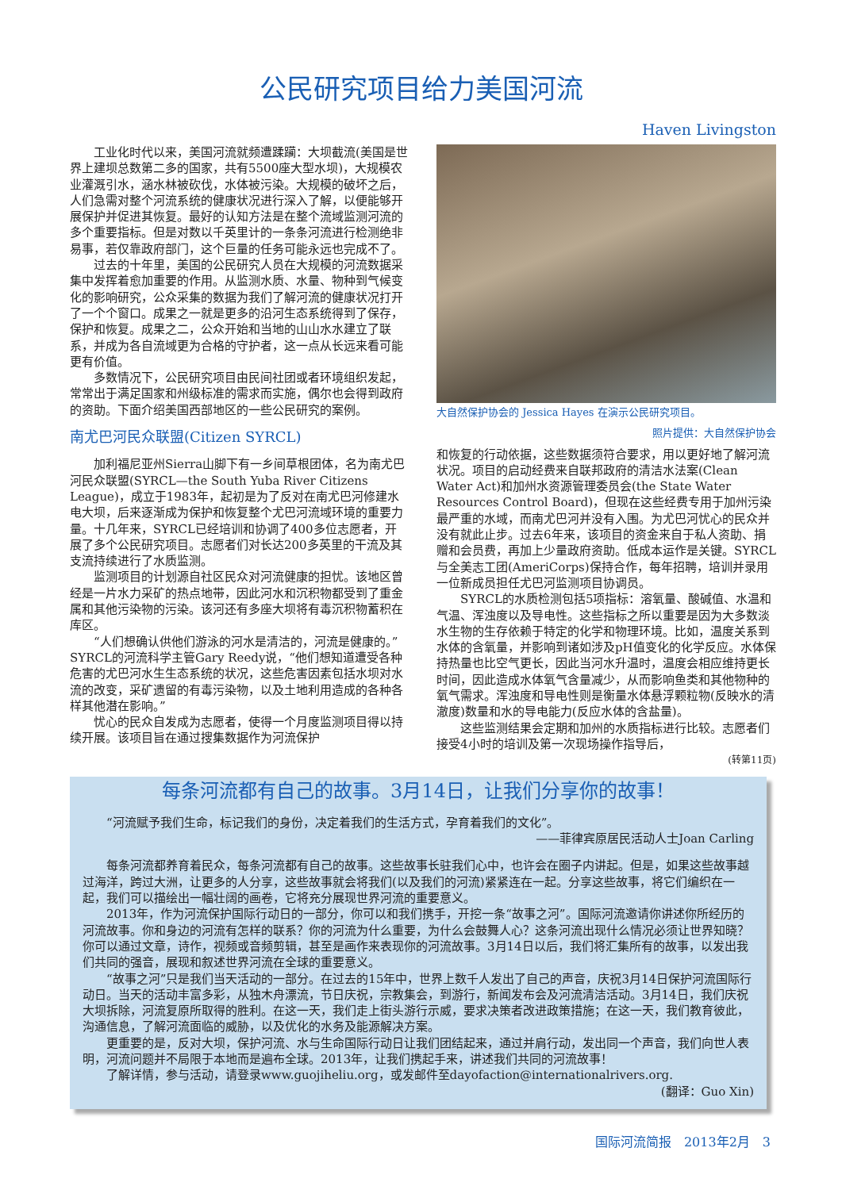公民研究项目给力美国河流
Haven Livingston
工业化时代以来，美国河流就频遭蹂躏：大坝截流(美国是世界上建坝总数第二多的国家，共有5500座大型水坝)，大规模农业灌溉引水，涵水林被砍伐，水体被污染。大规模的破坏之后，人们急需对整个河流系统的健康状况进行深入了解，以便能够开展保护并促进其恢复。最好的认知方法是在整个流域监测河流的多个重要指标。但是对数以千英里计的一条条河流进行检测绝非易事，若仅靠政府部门，这个巨量的任务可能永远也完成不了。
过去的十年里，美国的公民研究人员在大规模的河流数据采集中发挥着愈加重要的作用。从监测水质、水量、物种到气候变化的影响研究，公众采集的数据为我们了解河流的健康状况打开了一个个窗口。成果之一就是更多的沿河生态系统得到了保存，保护和恢复。成果之二，公众开始和当地的山山水水建立了联系，并成为各自流域更为合格的守护者，这一点从长远来看可能更有价值。
多数情况下，公民研究项目由民间社团或者环境组织发起，常常出于满足国家和州级标准的需求而实施，偶尔也会得到政府的资助。下面介绍美国西部地区的一些公民研究的案例。
南尤巴河民众联盟(Citizen SYRCL)
加利福尼亚州Sierra山脚下有一乡间草根团体，名为南尤巴河民众联盟(SYRCL—the South Yuba River Citizens League)，成立于1983年，起初是为了反对在南尤巴河修建水电大坝，后来逐渐成为保护和恢复整个尤巴河流域环境的重要力量。十几年来，SYRCL已经培训和协调了400多位志愿者，开展了多个公民研究项目。志愿者们对长达200多英里的干流及其支流持续进行了水质监测。
监测项目的计划源自社区民众对河流健康的担忧。该地区曾经是一片水力采矿的热点地带，因此河水和沉积物都受到了重金属和其他污染物的污染。该河还有多座大坝将有毒沉积物蓄积在库区。
“人们想确认供他们游泳的河水是清洁的，河流是健康的。”SYRCL的河流科学主管Gary Reedy说，“他们想知道遭受各种危害的尤巴河水生生态系统的状况，这些危害因素包括水坝对水流的改变，采矿遗留的有毒污染物，以及土地利用造成的各种各样其他潜在影响。”
忧心的民众自发成为志愿者，使得一个月度监测项目得以持续开展。该项目旨在通过搜集数据作为河流保护
大自然保护协会的 Jessica Hayes 在演示公民研究项目。
照片提供：大自然保护协会
和恢复的行动依据，这些数据须符合要求，用以更好地了解河流状况。项目的启动经费来自联邦政府的清洁水法案(Clean Water Act)和加州水资源管理委员会(the State Water Resources Control Board)，但现在这些经费专用于加州污染最严重的水域，而南尤巴河并没有入围。为尤巴河忧心的民众并没有就此止步。过去6年来，该项目的资金来自于私人资助、捐赠和会员费，再加上少量政府资助。低成本运作是关键。SYRCL与全美志工团(AmeriCorps)保持合作，每年招聘，培训并录用一位新成员担任尤巴河监测项目协调员。
SYRCL的水质检测包括5项指标：溶氧量、酸碱值、水温和气温、浑浊度以及导电性。这些指标之所以重要是因为大多数淡水生物的生存依赖于特定的化学和物理环境。比如，温度关系到水体的含氧量，并影响到诸如涉及pH值变化的化学反应。水体保持热量也比空气更长，因此当河水升温时，温度会相应维持更长时间，因此造成水体氧气含量减少，从而影响鱼类和其他物种的氧气需求。浑浊度和导电性则是衡量水体悬浮颗粒物(反映水的清澈度)数量和水的导电能力(反应水体的含盐量)。
这些监测结果会定期和加州的水质指标进行比较。志愿者们接受4小时的培训及第一次现场操作指导后，
(转第11页)
每条河流都有自己的故事。3月14日，让我们分享你的故事！
“河流赋予我们生命，标记我们的身份，决定着我们的生活方式，孕育着我们的文化”。
——菲律宾原居民活动人士Joan Carling
每条河流都养育着民众，每条河流都有自己的故事。这些故事长驻我们心中，也许会在圈子内讲起。但是，如果这些故事越过海洋，跨过大洲，让更多的人分享，这些故事就会将我们(以及我们的河流)紧紧连在一起。分享这些故事，将它们编织在一起，我们可以描绘出一幅壮阔的画卷，它将充分展现世界河流的重要意义。
2013年，作为河流保护国际行动日的一部分，你可以和我们携手，开挖一条“故事之河”。国际河流邀请你讲述你所经历的河流故事。你和身边的河流有怎样的联系？你的河流为什么重要，为什么会鼓舞人心？这条河流出现什么情况必须让世界知晓？你可以通过文章，诗作，视频或音频剪辑，甚至是画作来表现你的河流故事。3月14日以后，我们将汇集所有的故事，以发出我们共同的强音，展现和叙述世界河流在全球的重要意义。
“故事之河”只是我们当天活动的一部分。在过去的15年中，世界上数千人发出了自己的声音，庆祝3月14日保护河流国际行动日。当天的活动丰富多彩，从独木舟漂流，节日庆祝，宗教集会，到游行，新闻发布会及河流清洁活动。3月14日，我们庆祝大坝拆除，河流复原所取得的胜利。在这一天，我们走上街头游行示威，要求决策者改进政策措施；在这一天，我们教育彼此，沟通信息，了解河流面临的威胁，以及优化的水务及能源解决方案。
更重要的是，反对大坝，保护河流、水与生命国际行动日让我们团结起来，通过并肩行动，发出同一个声音，我们向世人表明，河流问题并不局限于本地而是遍布全球。2013年，让我们携起手来，讲述我们共同的河流故事！
了解详情，参与活动，请登录www.guojiheliu.org，或发邮件至dayofaction@internationalrivers.org.
(翻译：Guo Xin)
国际河流简报　2013年2月　3